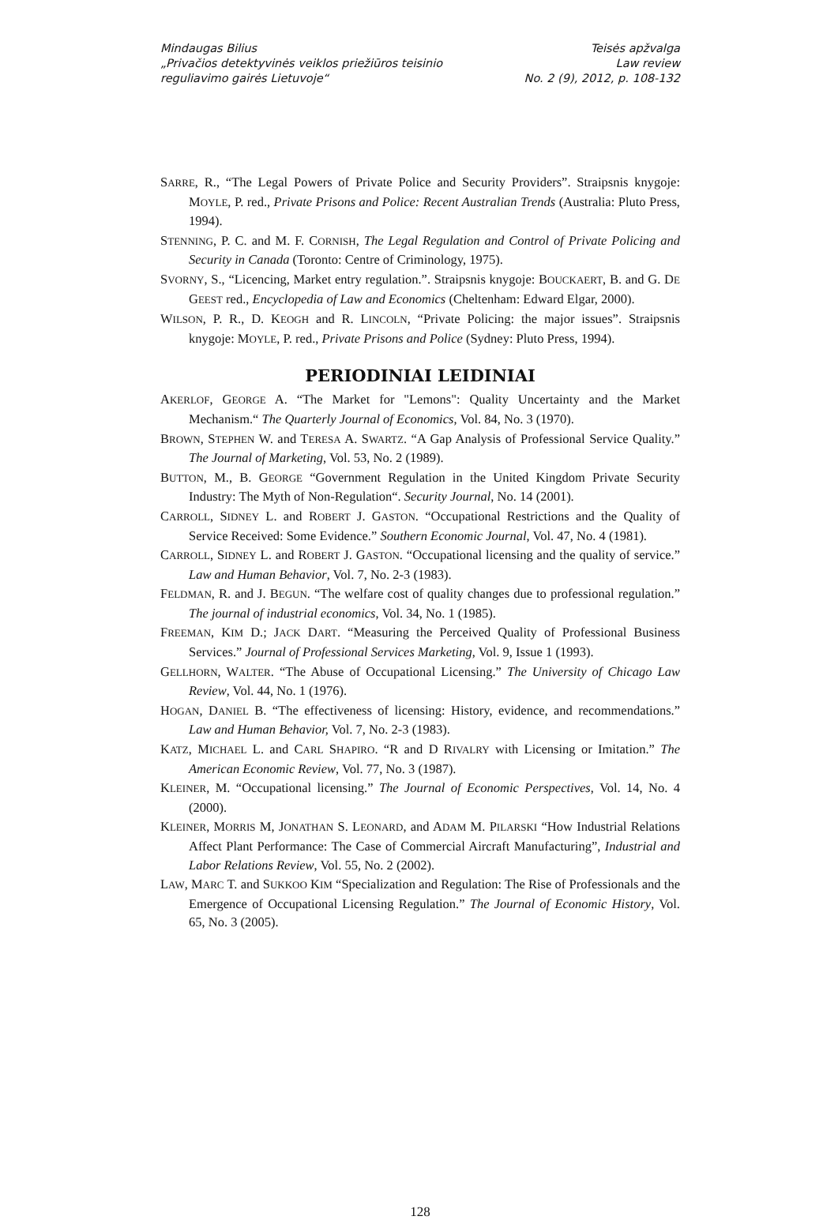Mindaugas Bilius
„Privačios detektyvinės veiklos priežiūros teisinio
reguliavimo gairės Lietuvoje“
Teisės apžvalga
Law review
No. 2 (9), 2012, p. 108-132
SARRE, R., “The Legal Powers of Private Police and Security Providers”. Straipsnis knygoje: MOYLE, P. red., Private Prisons and Police: Recent Australian Trends (Australia: Pluto Press, 1994).
STENNING, P. C. and M. F. CORNISH, The Legal Regulation and Control of Private Policing and Security in Canada (Toronto: Centre of Criminology, 1975).
SVORNY, S., “Licencing, Market entry regulation.”. Straipsnis knygoje: BOUCKAERT, B. and G. DE GEEST red., Encyclopedia of Law and Economics (Cheltenham: Edward Elgar, 2000).
WILSON, P. R., D. KEOGH and R. LINCOLN, “Private Policing: the major issues”. Straipsnis knygoje: MOYLE, P. red., Private Prisons and Police (Sydney: Pluto Press, 1994).
PERIODINIAI LEIDINIAI
AKERLOF, GEORGE A. “The Market for "Lemons": Quality Uncertainty and the Market Mechanism.“ The Quarterly Journal of Economics, Vol. 84, No. 3 (1970).
BROWN, STEPHEN W. and TERESA A. SWARTZ. “A Gap Analysis of Professional Service Quality.” The Journal of Marketing, Vol. 53, No. 2 (1989).
BUTTON, M., B. GEORGE “Government Regulation in the United Kingdom Private Security Industry: The Myth of Non-Regulation“. Security Journal, No. 14 (2001).
CARROLL, SIDNEY L. and ROBERT J. GASTON. “Occupational Restrictions and the Quality of Service Received: Some Evidence.” Southern Economic Journal, Vol. 47, No. 4 (1981).
CARROLL, SIDNEY L. and ROBERT J. GASTON. “Occupational licensing and the quality of service.” Law and Human Behavior, Vol. 7, No. 2-3 (1983).
FELDMAN, R. and J. BEGUN. “The welfare cost of quality changes due to professional regulation.” The journal of industrial economics, Vol. 34, No. 1 (1985).
FREEMAN, KIM D.; JACK DART. “Measuring the Perceived Quality of Professional Business Services.” Journal of Professional Services Marketing, Vol. 9, Issue 1 (1993).
GELLHORN, WALTER. “The Abuse of Occupational Licensing.” The University of Chicago Law Review, Vol. 44, No. 1 (1976).
HOGAN, DANIEL B. “The effectiveness of licensing: History, evidence, and recommendations.” Law and Human Behavior, Vol. 7, No. 2-3 (1983).
KATZ, MICHAEL L. and CARL SHAPIRO. “R and D RIVALRY with Licensing or Imitation.” The American Economic Review, Vol. 77, No. 3 (1987).
KLEINER, M. “Occupational licensing.” The Journal of Economic Perspectives, Vol. 14, No. 4 (2000).
KLEINER, MORRIS M, JONATHAN S. LEONARD, and ADAM M. PILARSKI “How Industrial Relations Affect Plant Performance: The Case of Commercial Aircraft Manufacturing”, Industrial and Labor Relations Review, Vol. 55, No. 2 (2002).
LAW, MARC T. and SUKKOO KIM “Specialization and Regulation: The Rise of Professionals and the Emergence of Occupational Licensing Regulation.” The Journal of Economic History, Vol. 65, No. 3 (2005).
128